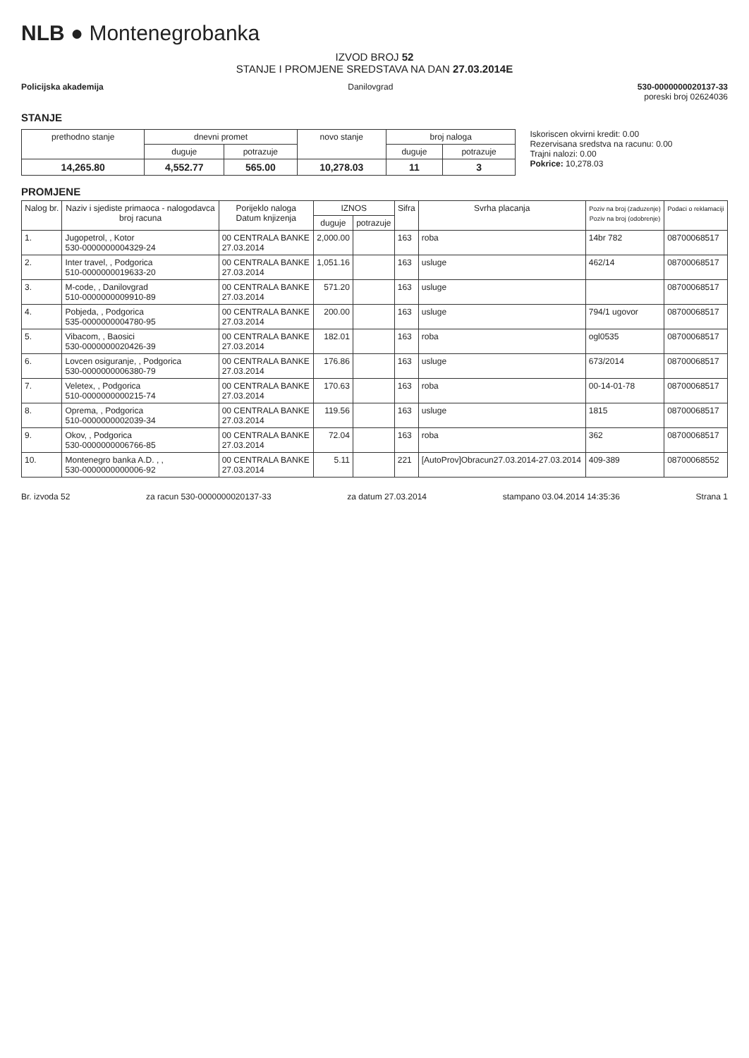NLB ● Montenegrobanka
IZVOD BROJ 52
STANJE I PROMJENE SREDSTAVA NA DAN 27.03.2014E
Policijska akademija Danilovgrad 530-0000000020137-33
poreski broj 02624036
STANJE
| prethodno stanje | dnevni promet | | novo stanje | broj naloga | |
| --- | --- | --- | --- | --- | --- |
| | duguje | potrazuje | | duguje | potrazuje |
| 14,265.80 | 4,552.77 | 565.00 | 10,278.03 | 11 | 3 |
Iskoriscen okvirni kredit: 0.00
Rezervisana sredstva na racunu: 0.00
Trajni nalozi: 0.00
Pokrice: 10,278.03
PROMJENE
| Nalog br. | Naziv i sjediste primaoca - nalogodavca broj racuna | Porijeklo naloga Datum knjizenja | IZNOS | | Sifra | Svrha placanja | Poziv na broj (zaduzenje) Poziv na broj (odobrenje) | Podaci o reklamaciji |
| --- | --- | --- | --- | --- | --- | --- | --- | --- |
| | | | duguje | potrazuje | | | | |
| 1. | Jugopetrol, , Kotor 530-0000000004329-24 | 00 CENTRALA BANKE 27.03.2014 | 2,000.00 | | 163 | roba | 14br 782 | 08700068517 |
| 2. | Inter travel, , Podgorica 510-0000000019633-20 | 00 CENTRALA BANKE 27.03.2014 | 1,051.16 | | 163 | usluge | 462/14 | 08700068517 |
| 3. | M-code, , Danilovgrad 510-0000000009910-89 | 00 CENTRALA BANKE 27.03.2014 | 571.20 | | 163 | usluge | | 08700068517 |
| 4. | Pobjeda, , Podgorica 535-0000000004780-95 | 00 CENTRALA BANKE 27.03.2014 | 200.00 | | 163 | usluge | 794/1 ugovor | 08700068517 |
| 5. | Vibacom, , Baosici 530-0000000020426-39 | 00 CENTRALA BANKE 27.03.2014 | 182.01 | | 163 | roba | ogl0535 | 08700068517 |
| 6. | Lovcen osiguranje, , Podgorica 530-0000000006380-79 | 00 CENTRALA BANKE 27.03.2014 | 176.86 | | 163 | usluge | 673/2014 | 08700068517 |
| 7. | Veletex, , Podgorica 510-0000000000215-74 | 00 CENTRALA BANKE 27.03.2014 | 170.63 | | 163 | roba | 00-14-01-78 | 08700068517 |
| 8. | Oprema, , Podgorica 510-0000000002039-34 | 00 CENTRALA BANKE 27.03.2014 | 119.56 | | 163 | usluge | 1815 | 08700068517 |
| 9. | Okov, , Podgorica 530-0000000006766-85 | 00 CENTRALA BANKE 27.03.2014 | 72.04 | | 163 | roba | 362 | 08700068517 |
| 10. | Montenegro banka A.D. , , 530-0000000000006-92 | 00 CENTRALA BANKE 27.03.2014 | 5.11 | | 221 | [AutoProv]Obracun27.03.2014-27.03.2014 | 409-389 | 08700068552 |
Br. izvoda 52 za racun 530-0000000020137-33 za datum 27.03.2014 stampano 03.04.2014 14:35:36 Strana 1